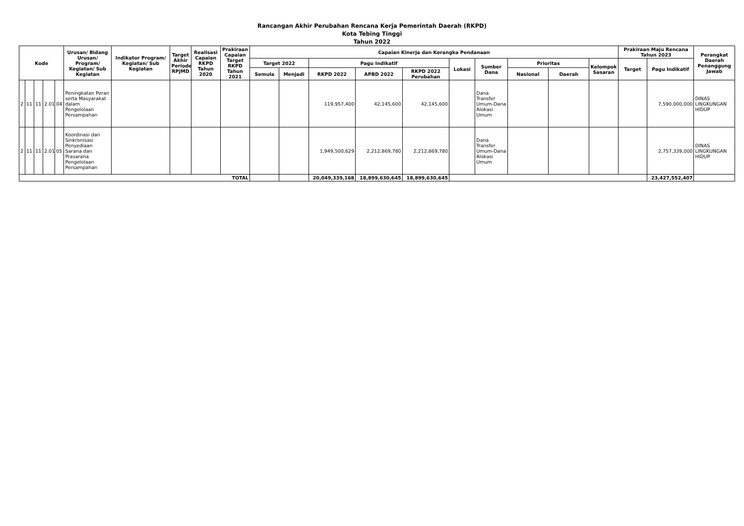Rancangan Akhir Perubahan Rencana Kerja Pemerintah Daerah (RKPD)
Kota Tebing Tinggi
Tahun 2022
| Kode | | | | | Urusan/ Bidang Urusan/ Program/ Kegiatan/ Sub Kegiatan | Indikator Program/ Kegiatan/ Sub Kegiatan | Target Akhir Periode RPJMD | Realisasi Capaian RKPD Tahun 2020 | Prakiraan Capaian Target RKPD Tahun 2021 | Capaian Kinerja dan Kerangka Pendanaan | | | | | | | | | | Prakiraan Maju Rencana Tahun 2023 | | Perangkat Daerah Penanggung Jawab |
| --- | --- | --- | --- | --- | --- | --- | --- | --- | --- | --- | --- | --- | --- | --- | --- | --- | --- | --- | --- | --- | --- | --- |
| | | | | | | | | | | Target 2022 | | Pagu Indikatif | | | Lokasi | Sumber Dana | Prioritas | | Kelompok Sasaran | Target | Pagu Indikatif | |
| | | | | | | | | | | Semula | Menjadi | RKPD 2022 | APBD 2022 | RKPD 2022 Perubahan | | | Nasional | Daerah | | | | |
| 2 | 11 | 11 | 2.01 | 04 | Peningkatan Peran serta Masyarakat dalam Pengelolaan Persampahan | | | | | | | 119,957,400 | 42,145,600 | 42,145,600 | | Dana Transfer Umum-Dana Alokasi Umum | | | | | 7,590,000,000 | DINAS LINGKUNGAN HIDUP |
| 2 | 11 | 11 | 2.01 | 05 | Koordinasi dan Sinkronisasi Penyediaan Sarana dan Prasarana Pengelolaan Persampahan | | | | | | | 1,949,500,629 | 2,212,869,780 | 2,212,869,780 | | Dana Transfer Umum-Dana Alokasi Umum | | | | | 2,757,339,000 | DINAS LINGKUNGAN HIDUP |
| TOTAL | | | | | | | | | | | | 20,049,339,168 | 18,899,630,645 | 18,899,630,645 | | | | | | | 23,427,552,407 | |